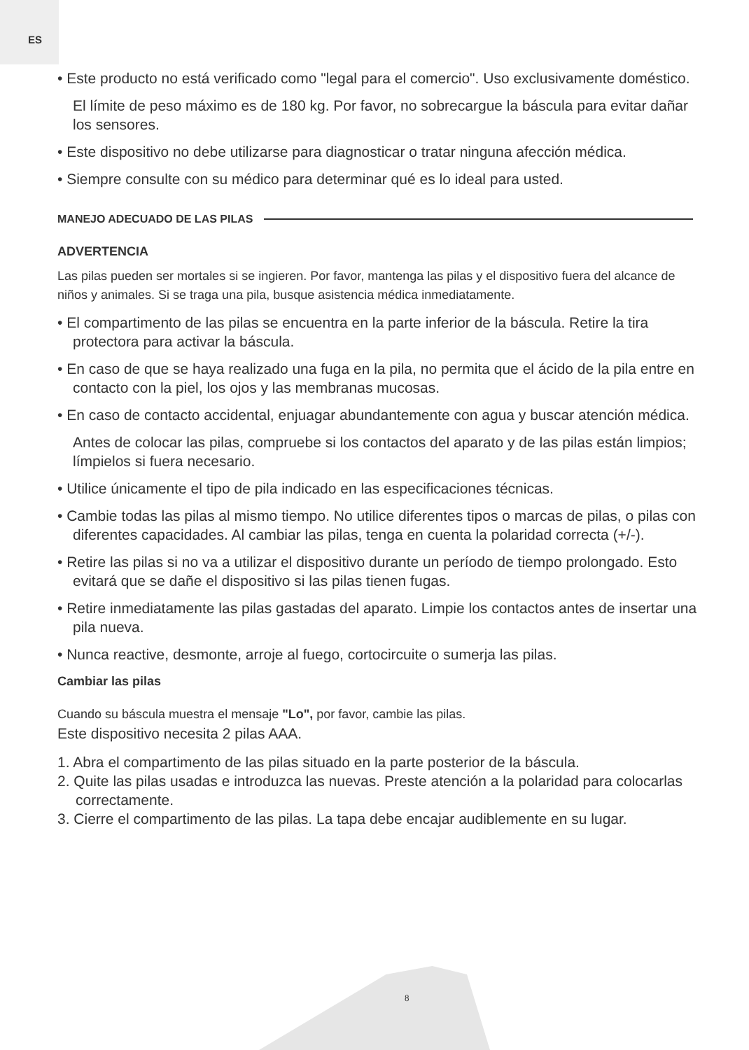ES
• Este producto no está verificado como "legal para el comercio". Uso exclusivamente doméstico.
El límite de peso máximo es de 180 kg. Por favor, no sobrecargue la báscula para evitar dañar los sensores.
• Este dispositivo no debe utilizarse para diagnosticar o tratar ninguna afección médica.
• Siempre consulte con su médico para determinar qué es lo ideal para usted.
MANEJO ADECUADO DE LAS PILAS
ADVERTENCIA
Las pilas pueden ser mortales si se ingieren. Por favor, mantenga las pilas y el dispositivo fuera del alcance de niños y animales. Si se traga una pila, busque asistencia médica inmediatamente.
• El compartimento de las pilas se encuentra en la parte inferior de la báscula. Retire la tira protectora para activar la báscula.
• En caso de que se haya realizado una fuga en la pila, no permita que el ácido de la pila entre en contacto con la piel, los ojos y las membranas mucosas.
• En caso de contacto accidental, enjuagar abundantemente con agua y buscar atención médica.
Antes de colocar las pilas, compruebe si los contactos del aparato y de las pilas están limpios; límpielos si fuera necesario.
• Utilice únicamente el tipo de pila indicado en las especificaciones técnicas.
• Cambie todas las pilas al mismo tiempo. No utilice diferentes tipos o marcas de pilas, o pilas con diferentes capacidades. Al cambiar las pilas, tenga en cuenta la polaridad correcta (+/-).
• Retire las pilas si no va a utilizar el dispositivo durante un período de tiempo prolongado. Esto evitará que se dañe el dispositivo si las pilas tienen fugas.
• Retire inmediatamente las pilas gastadas del aparato. Limpie los contactos antes de insertar una pila nueva.
• Nunca reactive, desmonte, arroje al fuego, cortocircuite o sumerja las pilas.
Cambiar las pilas
Cuando su báscula muestra el mensaje "Lo", por favor, cambie las pilas.
Este dispositivo necesita 2 pilas AAA.
1. Abra el compartimento de las pilas situado en la parte posterior de la báscula.
2. Quite las pilas usadas e introduzca las nuevas. Preste atención a la polaridad para colocarlas correctamente.
3. Cierre el compartimento de las pilas. La tapa debe encajar audiblemente en su lugar.
8